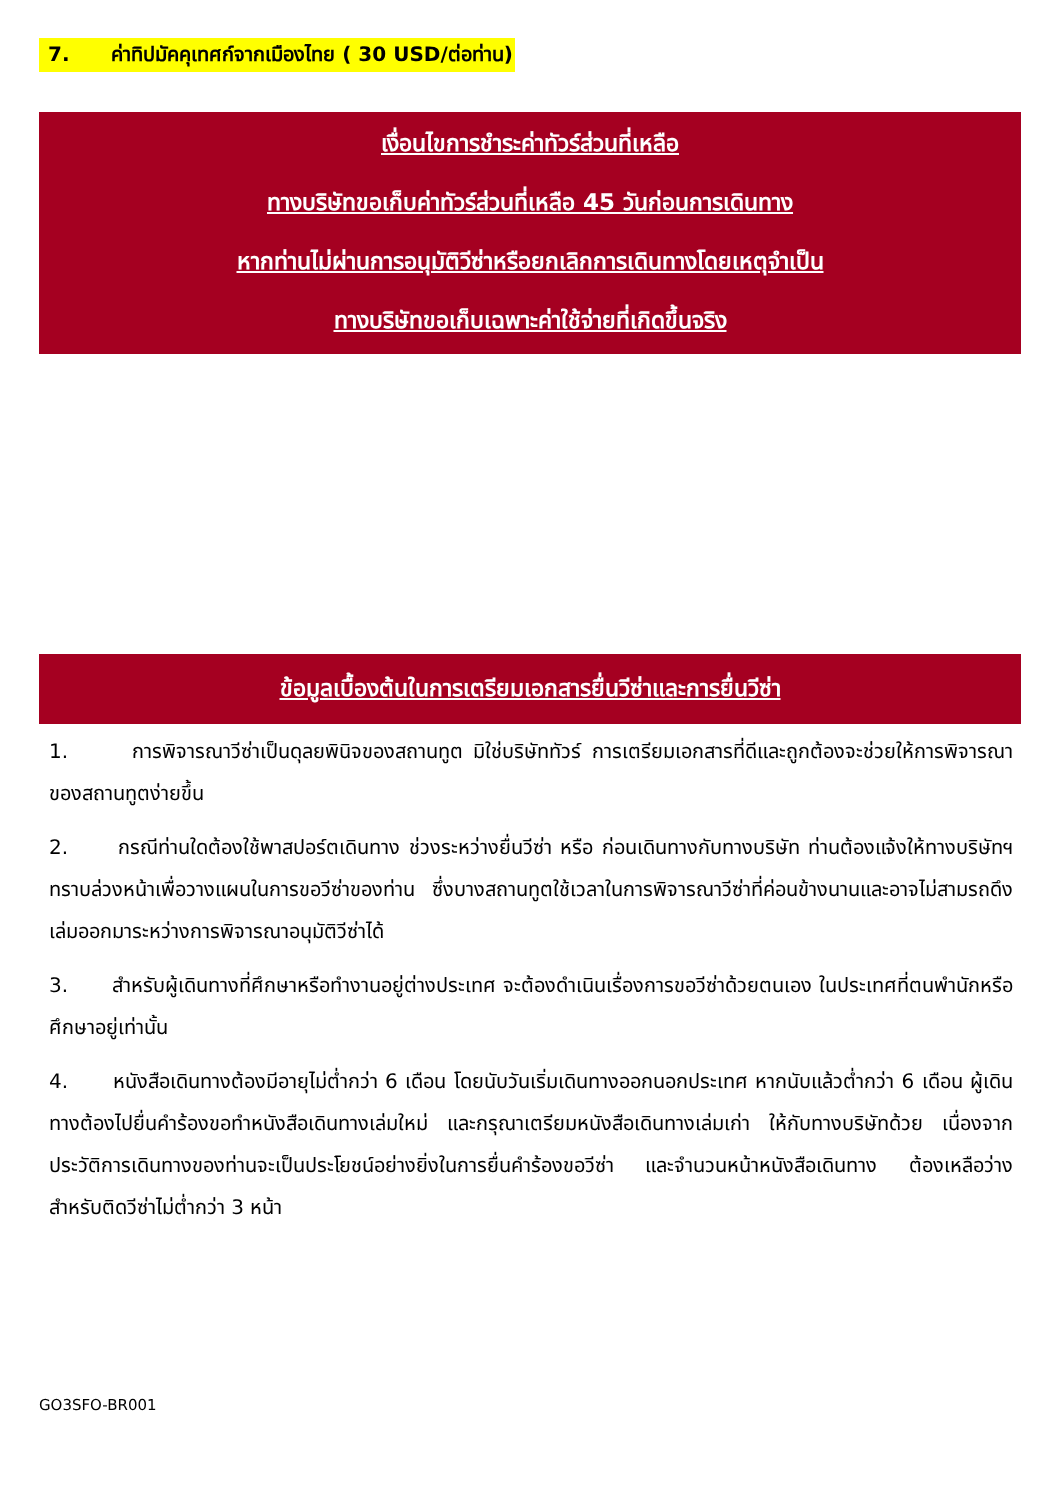7. ค่าทิปมัคคุเทศก์จากเมืองไทย ( 30 USD/ต่อท่าน)
เงื่อนไขการชำระค่าทัวร์ส่วนที่เหลือ
ทางบริษัทขอเก็บค่าทัวร์ส่วนที่เหลือ 45 วันก่อนการเดินทาง
หากท่านไม่ผ่านการอนุมัติวีซ่าหรือยกเลิกการเดินทางโดยเหตุจำเป็น
ทางบริษัทขอเก็บเฉพาะค่าใช้จ่ายที่เกิดขึ้นจริง
ข้อมูลเบื้องต้นในการเตรียมเอกสารยื่นวีซ่าและการยื่นวีซ่า
1. การพิจารณาวีซ่าเป็นดุลยพินิจของสถานทูต มิใช่บริษัททัวร์ การเตรียมเอกสารที่ดีและถูกต้องจะช่วยให้การพิจารณา ของสถานทูตง่ายขึ้น
2. กรณีท่านใดต้องใช้พาสปอร์ตเดินทาง ช่วงระหว่างยื่นวีซ่า หรือ ก่อนเดินทางกับทางบริษัท ท่านต้องแจ้งให้ทางบริษัทฯ ทราบล่วงหน้าเพื่อวางแผนในการขอวีซ่าของท่าน ซึ่งบางสถานทูตใช้เวลาในการพิจารณาวีซ่าที่ค่อนข้างนานและอาจไม่สามรถดึงเล่มออกมาระหว่างการพิจารณาอนุมัติวีซ่าได้
3. สำหรับผู้เดินทางที่ศึกษาหรือทำงานอยู่ต่างประเทศ จะต้องดำเนินเรื่องการขอวีซ่าด้วยตนเอง ในประเทศที่ตนพำนักหรือศึกษาอยู่เท่านั้น
4. หนังสือเดินทางต้องมีอายุไม่ต่ำกว่า 6 เดือน โดยนับวันเริ่มเดินทางออกนอกประเทศ หากนับแล้วต่ำกว่า 6 เดือน ผู้เดินทางต้องไปยื่นคำร้องขอทำหนังสือเดินทางเล่มใหม่ และกรุณาเตรียมหนังสือเดินทางเล่มเก่า ให้กับทางบริษัทด้วย เนื่องจากประวัติการเดินทางของท่านจะเป็นประโยชน์อย่างยิ่งในการยื่นคำร้องขอวีซ่า และจำนวนหน้าหนังสือเดินทาง ต้องเหลือว่างสำหรับติดวีซ่าไม่ต่ำกว่า 3 หน้า
GO3SFO-BR001